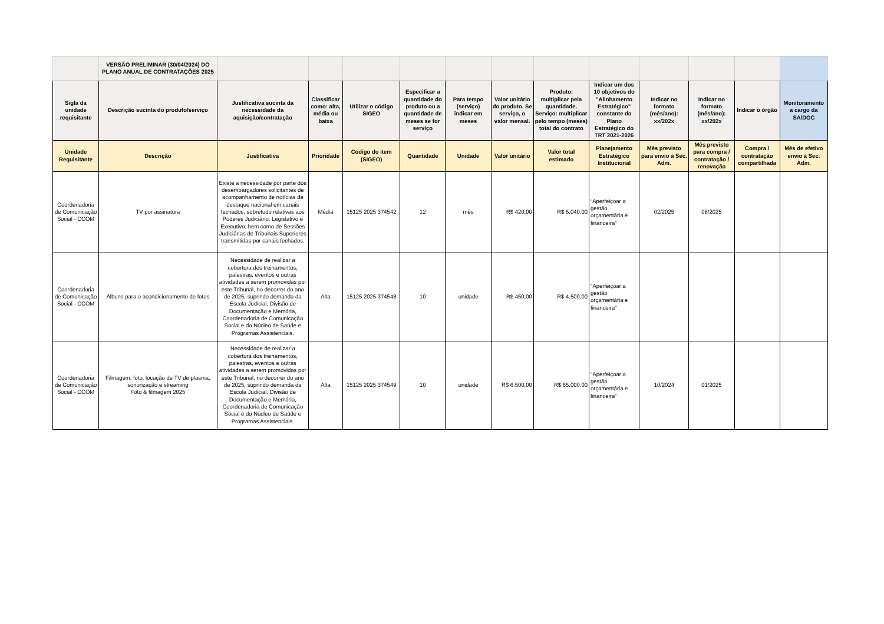| | VERSÃO PRELIMINAR (30/04/2024) DO PLANO ANUAL DE CONTRATAÇÕES 2025 | | | | | | | | | | | | |
| Sigla da unidade requisitante | Descrição sucinta do produto/serviço | Justificativa sucinta da necessidade da aquisição/contratação | Classificar como: alta, média ou baixa | Utilizar o código SIGEO | Especificar a quantidade do produto ou a quantidade de meses se for serviço | Para tempo (serviço) indicar em meses | Valor unitário do produto. Se serviço, o valor mensal. | Produto: multiplicar pela quantidade. Serviço: multiplicar pelo tempo (meses) total do contrato | Indicar um dos 10 objetivos do "Alinhamento Estratégico" constante do Plano Estratégico do TRT 2021-2026 | Indicar no formato (mês/ano): xx/202x | Indicar no formato (mês/ano): xx/202x | Indicar o órgão | Monitoramento a cargo da SA/DGC |
| Unidade Requisitante | Descrição | Justificativa | Prioridade | Código do item (SIGEO) | Quantidade | Unidade | Valor unitário | Valor total estimado | Planejamento Estratégico Institucional | Mês previsto para envio à Sec. Adm. | Mês previsto para compra / contratação / renovação | Compra / contratação compartilhada | Mês de efetivo envio à Sec. Adm. |
| Coordenadoria de Comunicação Social - CCOM | TV por assinatura | Existe a necessidade por parte dos desembargadores solicitantes de acompanhamento de notícias de destaque nacional em canais fechados, sobretudo relativas aos Poderes Judiciário, Legislativo e Executivo, bem como de Sessões Judiciárias de Tribunais Superiores transmitidas por canais fechados. | Média | 15125 2025 374542 | 12 | mês | R$ 420,00 | R$ 5.040,00 | “Aperfeiçoar a gestão orçamentária e financeira" | 02/2025 | 08/2025 | | |
| Coordenadoria de Comunicação Social - CCOM | Álbuns para o acondicionamento de fotos | Necessidade de realizar a cobertura dos treinamentos, palestras, eventos e outras atividades a serem promovidas por este Tribunal, no decorrer do ano de 2025, suprindo demanda da Escola Judicial, Divisão de Documentação e Memória, Coordenadoria de Comunicação Social e do Núcleo de Saúde e Programas Assistenciais. | Alta | 15125 2025 374548 | 10 | unidade | R$ 450,00 | R$ 4.500,00 | "Aperfeiçoar a gestão orçamentária e financeira" | | | | |
| Coordenadoria de Comunicação Social - CCOM | Filmagem, foto, locação de TV de plasma, sonorização e streaming Foto & filmagem 2025 | Necessidade de realizar a cobertura dos treinamentos, palestras, eventos e outras atividades a serem promovidas por este Tribunal, no decorrer do ano de 2025, suprindo demanda da Escola Judicial, Divisão de Documentação e Memória, Coordenadoria de Comunicação Social e do Núcleo de Saúde e Programas Assistenciais. | Alta | 15125 2025 374549 | 10 | unidade | R$ 6.500,00 | R$ 65.000,00 | "Aperfeiçoar a gestão orçamentária e financeira" | 10/2024 | 01/2025 | | |